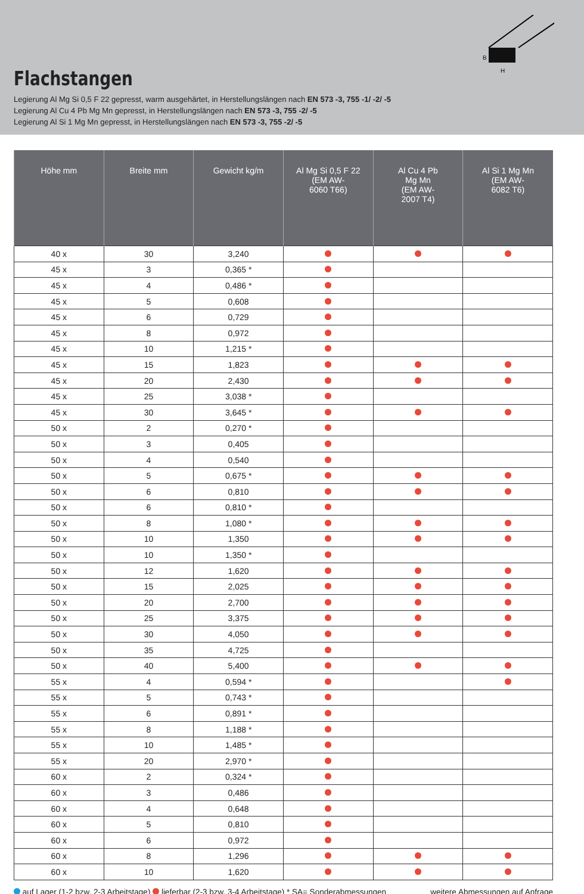B
H
Flachstangen
Legierung Al Mg Si 0,5 F 22 gepresst, warm ausgehärtet, in Herstellungslängen nach EN 573 -3, 755 -1/ -2/ -5
Legierung Al Cu 4 Pb Mg Mn gepresst, in Herstellungslängen nach EN 573 -3, 755 -2/ -5
Legierung Al Si 1 Mg Mn gepresst, in Herstellungslängen nach EN 573 -3, 755 -2/ -5
| Höhe mm | Breite mm | Gewicht kg/m | Al Mg Si 0,5 F 22 (EM AW- 6060 T66) | Al Cu 4 Pb Mg Mn (EM AW- 2007 T4) | Al Si 1 Mg Mn (EM AW- 6082 T6) |
| --- | --- | --- | --- | --- | --- |
| 40 x | 30 | 3,240 | | | |
| 45 x | 3 | 0,365 * | | | |
| 45 x | 4 | 0,486 * | | | |
| 45 x | 5 | 0,608 | | | |
| 45 x | 6 | 0,729 | | | |
| 45 x | 8 | 0,972 | | | |
| 45 x | 10 | 1,215 * | | | |
| 45 x | 15 | 1,823 | | | |
| 45 x | 20 | 2,430 | | | |
| 45 x | 25 | 3,038 * | | | |
| 45 x | 30 | 3,645 * | | | |
| 50 x | 2 | 0,270 * | | | |
| 50 x | 3 | 0,405 | | | |
| 50 x | 4 | 0,540 | | | |
| 50 x | 5 | 0,675 * | | | |
| 50 x | 6 | 0,810 | | | |
| 50 x | 6 | 0,810 * | | | |
| 50 x | 8 | 1,080 * | | | |
| 50 x | 10 | 1,350 | | | |
| 50 x | 10 | 1,350 * | | | |
| 50 x | 12 | 1,620 | | | |
| 50 x | 15 | 2,025 | | | |
| 50 x | 20 | 2,700 | | | |
| 50 x | 25 | 3,375 | | | |
| 50 x | 30 | 4,050 | | | |
| 50 x | 35 | 4,725 | | | |
| 50 x | 40 | 5,400 | | | |
| 55 x | 4 | 0,594 * | | | |
| 55 x | 5 | 0,743 * | | | |
| 55 x | 6 | 0,891 * | | | |
| 55 x | 8 | 1,188 * | | | |
| 55 x | 10 | 1,485 * | | | |
| 55 x | 20 | 2,970 * | | | |
| 60 x | 2 | 0,324 * | | | |
| 60 x | 3 | 0,486 | | | |
| 60 x | 4 | 0,648 | | | |
| 60 x | 5 | 0,810 | | | |
| 60 x | 6 | 0,972 | | | |
| 60 x | 8 | 1,296 | | | |
| 60 x | 10 | 1,620 | | | |
auf Lager (1-2 bzw. 2-3 Arbeitstage) lieferbar (2-3 bzw. 3-4 Arbeitstage) * SA= Sonderabmessungen weitere Abmessungen auf Anfrage